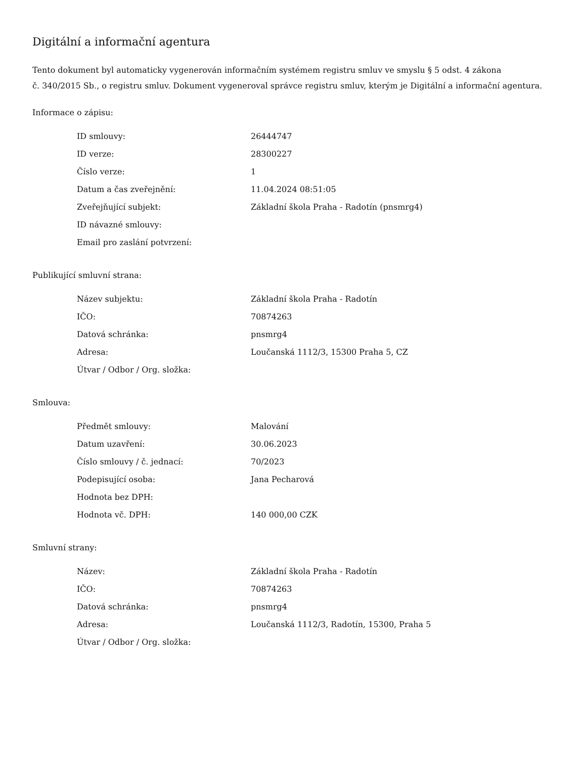Digitální a informační agentura
Tento dokument byl automaticky vygenerován informačním systémem registru smluv ve smyslu § 5 odst. 4 zákona
č. 340/2015 Sb., o registru smluv. Dokument vygeneroval správce registru smluv, kterým je Digitální a informační agentura.
Informace o zápisu:
| ID smlouvy: | 26444747 |
| ID verze: | 28300227 |
| Číslo verze: | 1 |
| Datum a čas zveřejnění: | 11.04.2024 08:51:05 |
| Zveřejňující subjekt: | Základní škola Praha - Radotín (pnsmrg4) |
| ID návazné smlouvy: | |
| Email pro zaslání potvrzení: | |
Publikující smluvní strana:
| Název subjektu: | Základní škola Praha - Radotín |
| IČO: | 70874263 |
| Datová schránka: | pnsmrg4 |
| Adresa: | Loučanská 1112/3, 15300 Praha 5, CZ |
| Útvar / Odbor / Org. složka: | |
Smlouva:
| Předmět smlouvy: | Malování |
| Datum uzavření: | 30.06.2023 |
| Číslo smlouvy / č. jednací: | 70/2023 |
| Podepisující osoba: | Jana Pecharová |
| Hodnota bez DPH: | |
| Hodnota vč. DPH: | 140 000,00 CZK |
Smluvní strany:
| Název: | Základní škola Praha - Radotín |
| IČO: | 70874263 |
| Datová schránka: | pnsmrg4 |
| Adresa: | Loučanská 1112/3, Radotín, 15300, Praha 5 |
| Útvar / Odbor / Org. složka: | |